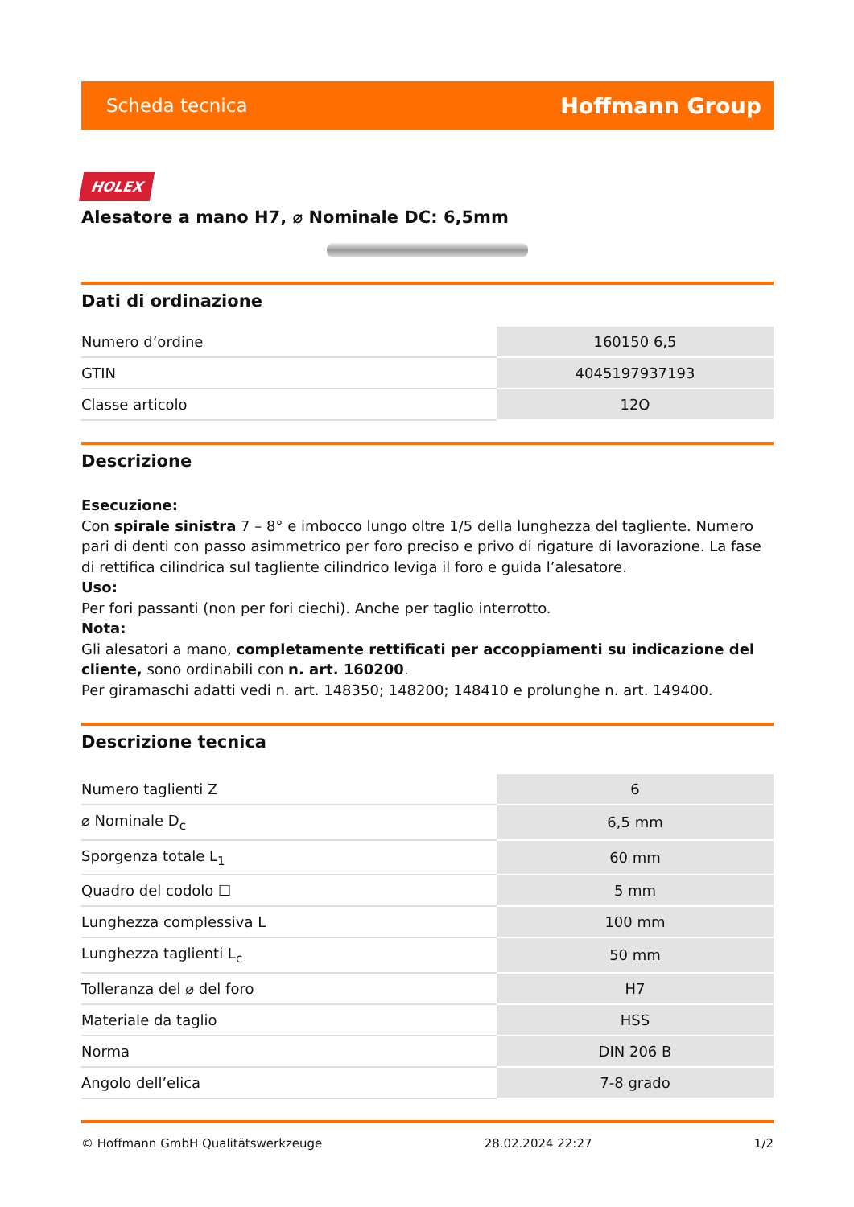Scheda tecnica Hoffmann Group
HOLEX
Alesatore a mano H7, ⌀ Nominale DC: 6,5mm
Dati di ordinazione
| Numero d’ordine | 160150 6,5 |
| GTIN | 4045197937193 |
| Classe articolo | 12O |
Descrizione
Esecuzione:
Con spirale sinistra 7 – 8° e imbocco lungo oltre 1/5 della lunghezza del tagliente. Numero pari di denti con passo asimmetrico per foro preciso e privo di rigature di lavorazione. La fase di rettifica cilindrica sul tagliente cilindrico leviga il foro e guida l’alesatore.
Uso:
Per fori passanti (non per fori ciechi). Anche per taglio interrotto.
Nota:
Gli alesatori a mano, completamente rettificati per accoppiamenti su indicazione del cliente, sono ordinabili con n. art. 160200.
Per giramaschi adatti vedi n. art. 148350; 148200; 148410 e prolunghe n. art. 149400.
Descrizione tecnica
| Numero taglienti Z | 6 |
| ⌀ Nominale D<sub>c</sub> | 6,5 mm |
| Sporgenza totale L<sub>1</sub> | 60 mm |
| Quadro del codolo ☐ | 5 mm |
| Lunghezza complessiva L | 100 mm |
| Lunghezza taglienti L<sub>c</sub> | 50 mm |
| Tolleranza del ⌀ del foro | H7 |
| Materiale da taglio | HSS |
| Norma | DIN 206 B |
| Angolo dell’elica | 7-8 grado |
© Hoffmann GmbH Qualitätswerkzeuge 28.02.2024 22:27 1/2